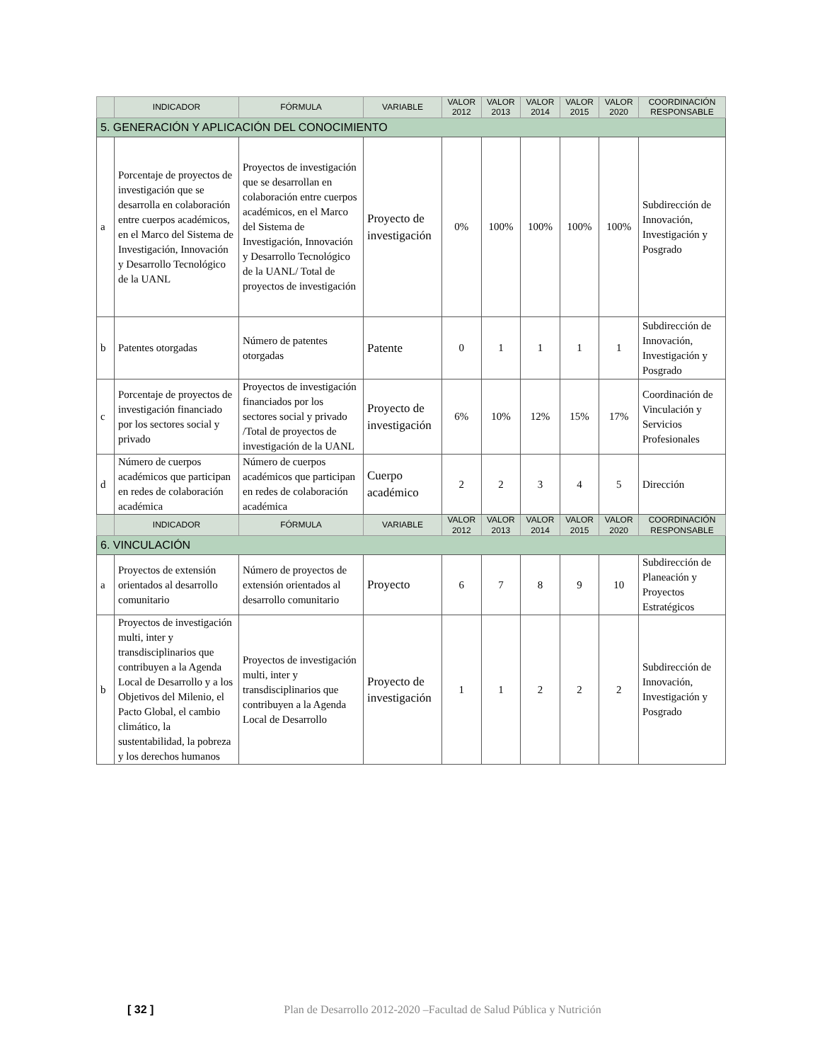| | INDICADOR | FÓRMULA | VARIABLE | VALOR 2012 | VALOR 2013 | VALOR 2014 | VALOR 2015 | VALOR 2020 | COORDINACIÓN RESPONSABLE |
| --- | --- | --- | --- | --- | --- | --- | --- | --- | --- |
| 5. GENERACIÓN Y APLICACIÓN DEL CONOCIMIENTO | | | | | | | | | |
| a | Porcentaje de proyectos de investigación que se desarrolla en colaboración entre cuerpos académicos, en el Marco del Sistema de Investigación, Innovación y Desarrollo Tecnológico de la UANL | Proyectos de investigación que se desarrollan en colaboración entre cuerpos académicos, en el Marco del Sistema de Investigación, Innovación y Desarrollo Tecnológico de la UANL/ Total de proyectos de investigación | Proyecto de investigación | 0% | 100% | 100% | 100% | 100% | Subdirección de Innovación, Investigación y Posgrado |
| b | Patentes otorgadas | Número de patentes otorgadas | Patente | 0 | 1 | 1 | 1 | 1 | Subdirección de Innovación, Investigación y Posgrado |
| c | Porcentaje de proyectos de investigación financiado por los sectores social y privado | Proyectos de investigación financiados por los sectores social y privado /Total de proyectos de investigación de la UANL | Proyecto de investigación | 6% | 10% | 12% | 15% | 17% | Coordinación de Vinculación y Servicios Profesionales |
| d | Número de cuerpos académicos que participan en redes de colaboración académica | Número de cuerpos académicos que participan en redes de colaboración académica | Cuerpo académico | 2 | 2 | 3 | 4 | 5 | Dirección |
| | INDICADOR | FÓRMULA | VARIABLE | VALOR 2012 | VALOR 2013 | VALOR 2014 | VALOR 2015 | VALOR 2020 | COORDINACIÓN RESPONSABLE |
| 6. VINCULACIÓN | | | | | | | | | |
| a | Proyectos de extensión orientados al desarrollo comunitario | Número de proyectos de extensión orientados al desarrollo comunitario | Proyecto | 6 | 7 | 8 | 9 | 10 | Subdirección de Planeación y Proyectos Estratégicos |
| b | Proyectos de investigación multi, inter y transdisciplinarios que contribuyen a la Agenda Local de Desarrollo y a los Objetivos del Milenio, el Pacto Global, el cambio climático, la sustentabilidad, la pobreza y los derechos humanos | Proyectos de investigación multi, inter y transdisciplinarios que contribuyen a la Agenda Local de Desarrollo | Proyecto de investigación | 1 | 1 | 2 | 2 | 2 | Subdirección de Innovación, Investigación y Posgrado |
[ 32 ] Plan de Desarrollo 2012-2020 –Facultad de Salud Pública y Nutrición